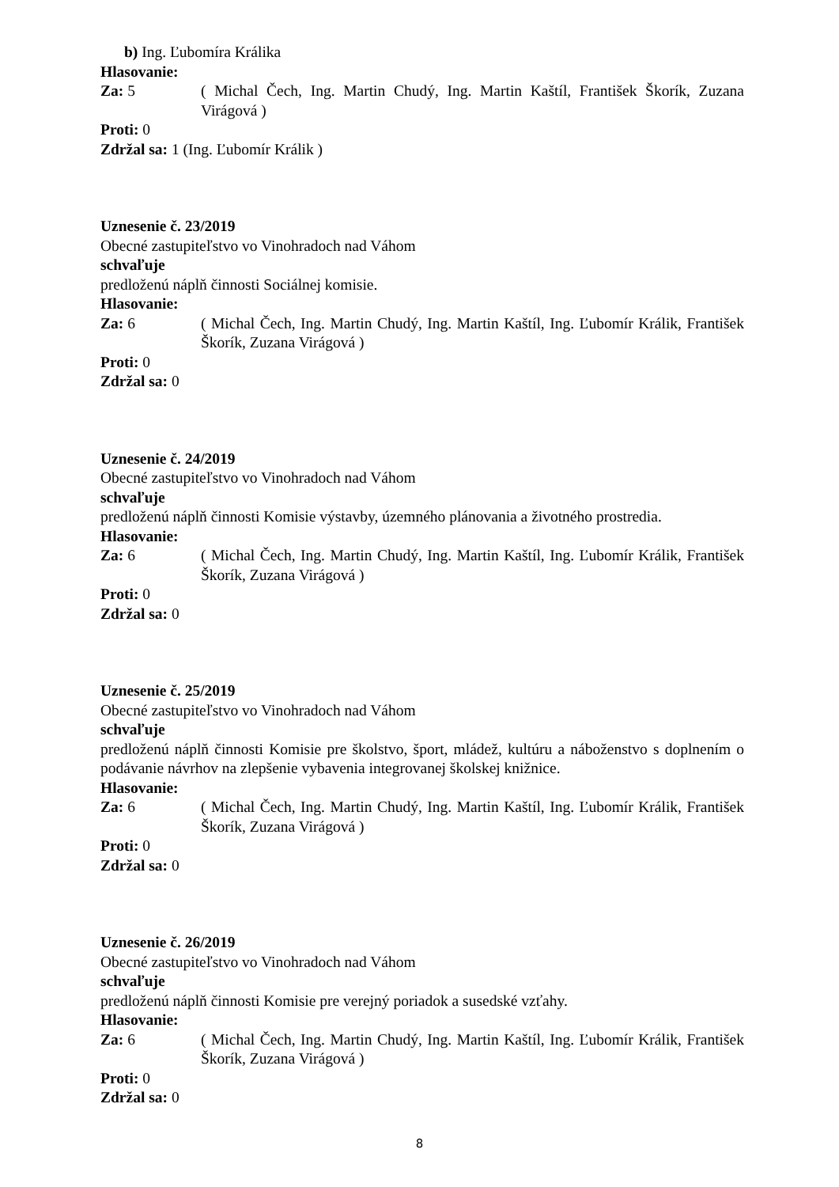b) Ing. Ľubomíra Králika
Hlasovanie:
Za: 5 ( Michal Čech, Ing. Martin Chudý, Ing. Martin Kaštíl, František Škorík, Zuzana Virágová )
Proti: 0
Zdržal sa: 1 (Ing. Ľubomír Králik )
Uznesenie č. 23/2019
Obecné zastupiteľstvo vo Vinohradoch nad Váhom
schvaľuje
predloženú náplň činnosti Sociálnej komisie.
Hlasovanie:
Za: 6 ( Michal Čech, Ing. Martin Chudý, Ing. Martin Kaštíl, Ing. Ľubomír Králik, František Škorík, Zuzana Virágová )
Proti: 0
Zdržal sa: 0
Uznesenie č. 24/2019
Obecné zastupiteľstvo vo Vinohradoch nad Váhom
schvaľuje
predloženú náplň činnosti Komisie výstavby, územného plánovania a životného prostredia.
Hlasovanie:
Za: 6 ( Michal Čech, Ing. Martin Chudý, Ing. Martin Kaštíl, Ing. Ľubomír Králik, František Škorík, Zuzana Virágová )
Proti: 0
Zdržal sa: 0
Uznesenie č. 25/2019
Obecné zastupiteľstvo vo Vinohradoch nad Váhom
schvaľuje
predloženú náplň činnosti Komisie pre školstvo, šport, mládež, kultúru a náboženstvo s doplnením o podávanie návrhov na zlepšenie vybavenia integrovanej školskej knižnice.
Hlasovanie:
Za: 6 ( Michal Čech, Ing. Martin Chudý, Ing. Martin Kaštíl, Ing. Ľubomír Králik, František Škorík, Zuzana Virágová )
Proti: 0
Zdržal sa: 0
Uznesenie č. 26/2019
Obecné zastupiteľstvo vo Vinohradoch nad Váhom
schvaľuje
predloženú náplň činnosti Komisie pre verejný poriadok a susedské vzťahy.
Hlasovanie:
Za: 6 ( Michal Čech, Ing. Martin Chudý, Ing. Martin Kaštíl, Ing. Ľubomír Králik, František Škorík, Zuzana Virágová )
Proti: 0
Zdržal sa: 0
8